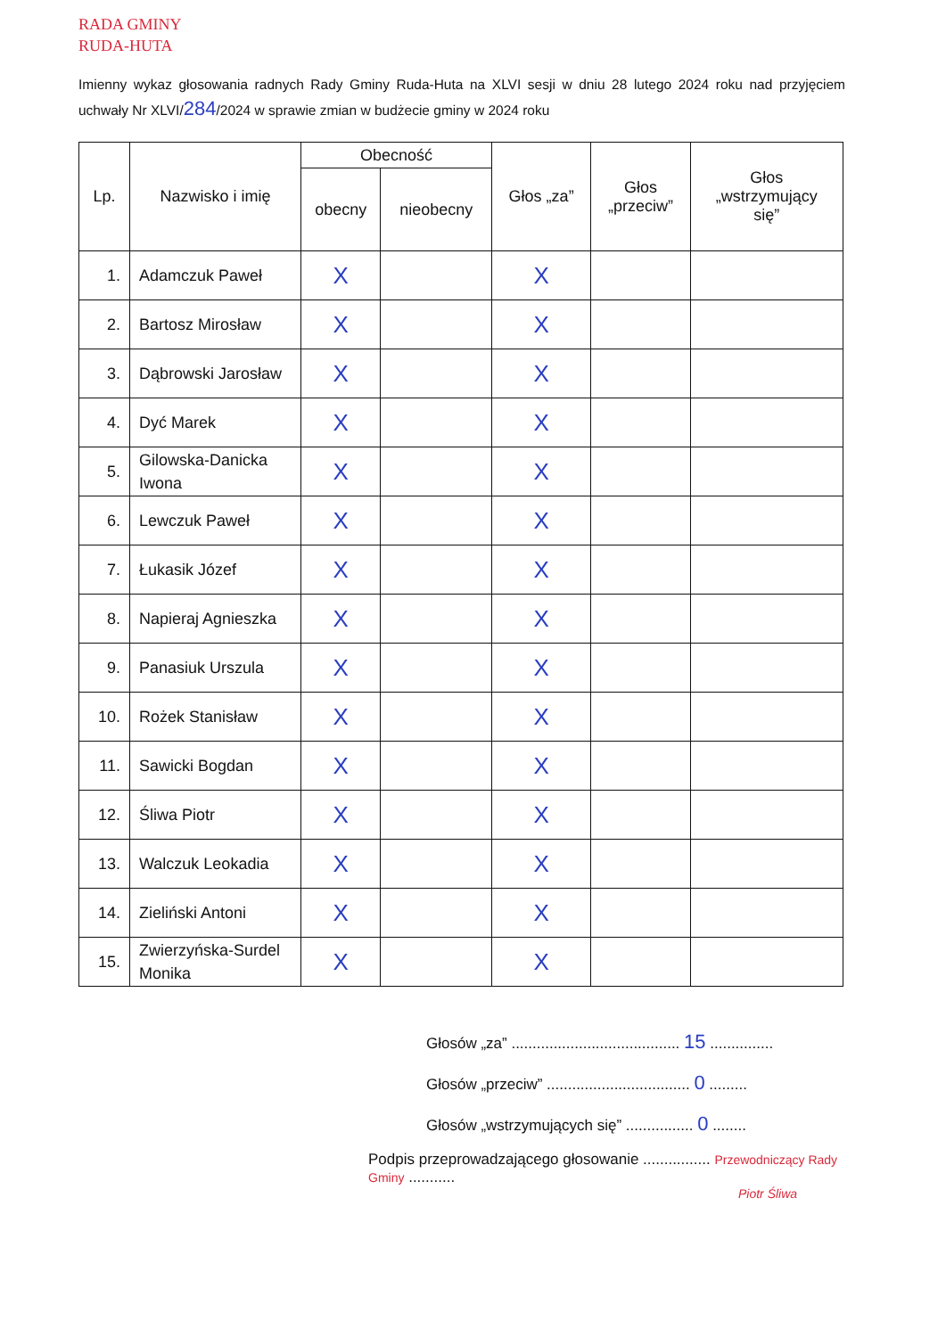RADA GMINY
RUDA-HUTA
Imienny wykaz głosowania radnych Rady Gminy Ruda-Huta na XLVI sesji w dniu 28 lutego 2024 roku nad przyjęciem uchwały Nr XLVI/284/2024 w sprawie zmian w budżecie gminy w 2024 roku
| Lp. | Nazwisko i imię | Obecność | | Głos „za” | Głos „przeciw” | Głos „wstrzymujący się” |
| --- | --- | --- | --- | --- | --- | --- |
| | | obecny | nieobecny | | | |
| 1. | Adamczuk Paweł | X | | X | | |
| 2. | Bartosz Mirosław | X | | X | | |
| 3. | Dąbrowski Jarosław | X | | X | | |
| 4. | Dyć Marek | X | | X | | |
| 5. | Gilowska-Danicka Iwona | X | | X | | |
| 6. | Lewczuk Paweł | X | | X | | |
| 7. | Łukasik Józef | X | | X | | |
| 8. | Napieraj Agnieszka | X | | X | | |
| 9. | Panasiuk Urszula | X | | X | | |
| 10. | Rożek Stanisław | X | | X | | |
| 11. | Sawicki Bogdan | X | | X | | |
| 12. | Śliwa Piotr | X | | X | | |
| 13. | Walczuk Leokadia | X | | X | | |
| 14. | Zieliński Antoni | X | | X | | |
| 15. | Zwierzyńska-Surdel Monika | X | | X | | |
Głosów „za” ........................................ 15 ...............
Głosów „przeciw” .................................. 0 .........
Głosów „wstrzymujących się” ................ 0 ........
Podpis przeprowadzającego głosowanie ................ Przewodniczący Rady Gminy ...........
Piotr Śliwa